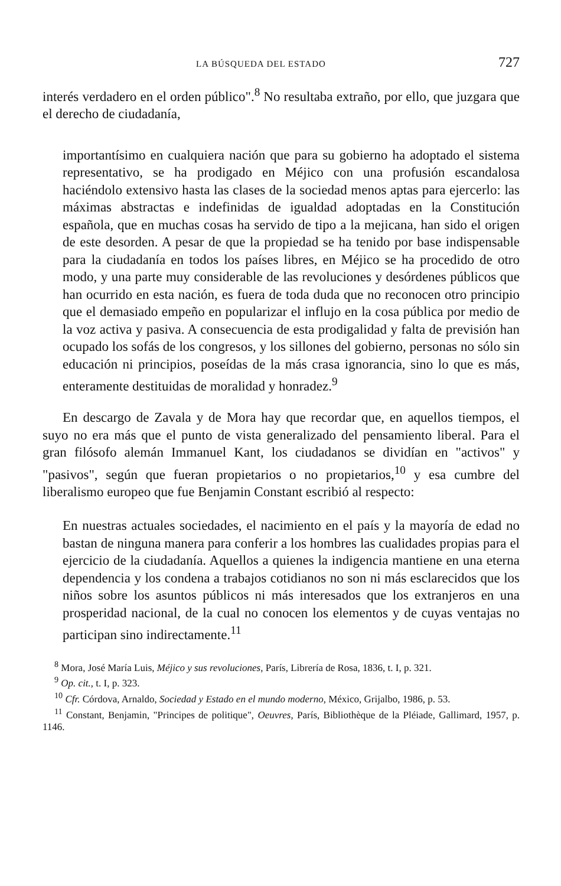LA BÚSQUEDA DEL ESTADO 727
interés verdadero en el orden público".<sup>8</sup> No resultaba extraño, por ello, que juzgara que el derecho de ciudadanía,
importantísimo en cualquiera nación que para su gobierno ha adoptado el sistema representativo, se ha prodigado en Méjico con una profusión escandalosa haciéndolo extensivo hasta las clases de la sociedad menos aptas para ejercerlo: las máximas abstractas e indefinidas de igualdad adoptadas en la Constitución española, que en muchas cosas ha servido de tipo a la mejicana, han sido el origen de este desorden. A pesar de que la propiedad se ha tenido por base indispensable para la ciudadanía en todos los países libres, en Méjico se ha procedido de otro modo, y una parte muy considerable de las revoluciones y desórdenes públicos que han ocurrido en esta nación, es fuera de toda duda que no reconocen otro principio que el demasiado empeño en popularizar el influjo en la cosa pública por medio de la voz activa y pasiva. A consecuencia de esta prodigalidad y falta de previsión han ocupado los sofás de los congresos, y los sillones del gobierno, personas no sólo sin educación ni principios, poseídas de la más crasa ignorancia, sino lo que es más, enteramente destituidas de moralidad y honradez.<sup>9</sup>
En descargo de Zavala y de Mora hay que recordar que, en aquellos tiempos, el suyo no era más que el punto de vista generalizado del pensamiento liberal. Para el gran filósofo alemán Immanuel Kant, los ciudadanos se dividían en "activos" y "pasivos", según que fueran propietarios o no propietarios,<sup>10</sup> y esa cumbre del liberalismo europeo que fue Benjamin Constant escribió al respecto:
En nuestras actuales sociedades, el nacimiento en el país y la mayoría de edad no bastan de ninguna manera para conferir a los hombres las cualidades propias para el ejercicio de la ciudadanía. Aquellos a quienes la indigencia mantiene en una eterna dependencia y los condena a trabajos cotidianos no son ni más esclarecidos que los niños sobre los asuntos públicos ni más interesados que los extranjeros en una prosperidad nacional, de la cual no conocen los elementos y de cuyas ventajas no participan sino indirectamente.<sup>11</sup>
<sup>8</sup> Mora, José María Luis, Méjico y sus revoluciones, París, Librería de Rosa, 1836, t. I, p. 321.
<sup>9</sup> Op. cit., t. I, p. 323.
<sup>10</sup> Cfr. Córdova, Arnaldo, Sociedad y Estado en el mundo moderno, México, Grijalbo, 1986, p. 53.
<sup>11</sup> Constant, Benjamin, "Principes de politique", Oeuvres, París, Bibliothèque de la Pléiade, Gallimard, 1957, p. 1146.